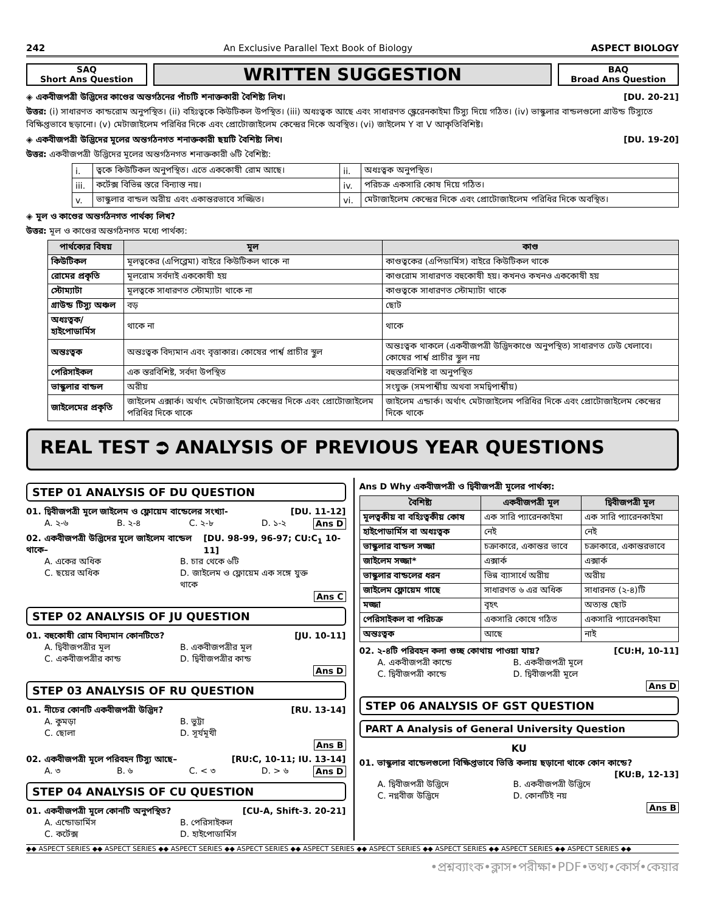242 An Exclusive Parallel Text Book of Biology ASPECT BIOLOGY
SAQ
Short Ans Question
WRITTEN SUGGESTION
BAQ
Broad Ans Question
◈ একবীজপত্রী উদ্ভিদের কাণ্ডের অন্তর্গঠনের পাঁচটি শনাক্তকারী বৈশিষ্ট্য লিখ। [DU. 20-21]
উত্তর: (i) সাধারণত কান্ডরোম অনুপস্থিত। (ii) বহিঃত্বকে কিউটিকল উপস্থিত। (iii) অধঃত্বক আছে এবং সাধারণত স্ক্লেরেনকাইমা টিস্যু দিয়ে গঠিত। (iv) ভাস্কুলার বান্ডলগুলো গ্রাউন্ড টিস্যুতে বিক্ষিপ্তভাবে ছড়ানো। (v) মেটাজাইলেম পরিধির দিকে এবং প্রোটোজাইলেম কেন্দ্রের দিকে অবস্থিত। (vi) জাইলেম Y বা V আকৃতিবিশিষ্ট।
◈ একবীজপত্রী উদ্ভিদের মূলের অন্তর্গঠনগত শনাক্তকারী ছয়টি বৈশিষ্ট্য লিখ। [DU. 19-20]
উত্তর: একবীজপত্রী উদ্ভিদের মূলের অন্তর্গঠনগত শনাক্তকারী ৬টি বৈশিষ্ট্য:
| i. | ত্বকে কিউটিকল অনুপস্থিত। এতে এককোষী রোম আছে। | ii. | অধঃত্বক অনুপস্থিত। |
| iii. | কর্টেক্স বিভিন্ন স্তরে বিন্যাস্ত নয়। | iv. | পরিচক্র একসারি কোষ দিয়ে গঠিত। |
| v. | ভাস্কুলার বান্ডল অরীয় এবং একান্তরভাবে সজ্জিত। | vi. | মেটাজাইলেম কেন্দ্রের দিকে এবং প্রোটোজাইলেম পরিধির দিকে অবস্থিত। |
◈ মূল ও কাণ্ডের অন্তর্গঠনগত পার্থক্য লিখ?
উত্তর: মূল ও কাণ্ডের অন্তর্গঠনগত মধ্যে পার্থক্য:
| পার্থক্যের বিষয় | মূল | কাণ্ড |
| --- | --- | --- |
| কিউটিকল | মূলত্বকের (এপিব্লেমা) বাইরে কিউটিকল থাকে না | কাণ্ডত্বকের (এপিডার্মিস) বাইরে কিউটিকল থাকে |
| রোমের প্রকৃতি | মূলরোম সর্বদাই এককোষী হয় | কাণ্ডরোম সাধারণত বহুকোষী হয়। কখনও কখনও এককোষী হয় |
| স্টোম্যাটা | মূলত্বকে সাধারণত স্টোম্যাটা থাকে না | কাণ্ডত্বকে সাধারণত স্টোম্যাটা থাকে |
| গ্রাউন্ড টিস্যু অঞ্চল | বড় | ছোট |
| অধঃত্বক/হাইপোডার্মিস | থাকে না | থাকে |
| অন্তঃত্বক | অন্তঃত্বক বিদ্যমান এবং বৃত্তাকার। কোষের পার্শ্ব প্রাচীর স্থুল | অন্তঃত্বক থাকলে (একবীজপত্রী উদ্ভিদকাণ্ডে অনুপস্থিত) সাধারণত ঢেউ খেলাবে। কোষের পার্শ্ব প্রাচীর স্থুল নয় |
| পেরিসাইকল | এক স্তরবিশিষ্ট, সর্বদা উপস্থিত | বহুস্তরবিশিষ্ট বা অনুপস্থিত |
| ভাস্কুলার বান্ডল | অরীয় | সংযুক্ত (সমপার্শ্বীয় অথবা সমদ্বিপার্শ্বীয়) |
| জাইলেমের প্রকৃতি | জাইলেম এক্সার্ক। অর্থাৎ মেটাজাইলেম কেন্দ্রের দিকে এবং প্রোটোজাইলেম পরিধির দিকে থাকে | জাইলেম এন্ডার্ক। অর্থাৎ মেটাজাইলেম পরিধির দিকে এবং প্রোটোজাইলেম কেন্দ্রের দিকে থাকে |
REAL TEST ⮊ ANALYSIS OF PREVIOUS YEAR QUESTIONS
STEP 01 ANALYSIS OF DU QUESTION
01. দ্বিবীজপত্রী মূলে জাইলেম ও ফ্লোয়েম বান্ডেলের সংখ্যা- [DU. 11-12]
A. ২-৬ B. ২-৪ C. ২-৮ D. ১-২ Ans D
02. একবীজপত্রী উদ্ভিদের মূলে জাইলেম বান্ডেল থাকে– [DU. 98-99, 96-97; CU:C<sub>1</sub> 10-11]
A. একের অধিক B. চার থেকে ৬টি C. ছয়ের অধিক D. জাইলেম ও ফ্লোয়েম এক সঙ্গে যুক্ত থাকে Ans C
STEP 02 ANALYSIS OF JU QUESTION
01. বহুকোষী রোম বিদ্যমান কোনটিতে? [JU. 10-11]
A. দ্বিবীজপত্রীর মূল B. একবীজপত্রীর মূল C. একবীজপত্রীর কান্ড D. দ্বিবীজপত্রীর কান্ড Ans D
STEP 03 ANALYSIS OF RU QUESTION
01. নীচের কোনটি একবীজপত্রী উদ্ভিদ? [RU. 13-14]
A. কুমড়া B. ভুট্টা C. ছোলা D. সূর্যমূখী Ans B
02. একবীজপত্রী মূলে পরিবহন টিস্যু আছে– [RU:C, 10-11; IU. 13-14]
A. ৩ B. ৬ C. < ৩ D. > ৬ Ans D
STEP 04 ANALYSIS OF CU QUESTION
01. একবীজপত্রী মূলে কোনটি অনুপস্থিত? [CU-A, Shift-3. 20-21]
A. এন্ডোডার্মিস B. পেরিসাইকল C. কর্টেক্স D. হাইপোডার্মিস
Ans D Why একবীজপত্রী ও দ্বিবীজপত্রী মূলের পার্থক্য:
| বৈশিষ্ট্য | একবীজপত্রী মূল | দ্বিবীজপত্রী মূল |
| --- | --- | --- |
| মূলত্বকীয় বা বহিঃত্বকীয় কোষ | এক সারি প্যারেনকাইমা | এক সারি প্যারেনকাইমা |
| হাইপোডার্মিস বা অধঃত্বক | নেই | নেই |
| ভাস্কুলার বান্ডল সজ্জা | চক্রাকারে, একান্তর ভাবে | চক্রাকারে, একান্তরভাবে |
| জাইলেম সজ্জা* | এক্সার্ক | এক্সার্ক |
| ভাস্কুলার বান্ডলের ধরন | ভিন্ন ব্যাসার্ধে অরীয় | অরীয় |
| জাইলেম ফ্লোয়েম গাছে | সাধারণত ৬ এর অধিক | সাধারনত (২-৪)টি |
| মজ্জা | বৃহৎ | অত্যন্ত ছোট |
| পেরিসাইকল বা পরিচক্র | একসারি কোষে গঠিত | একসারি প্যারেনকাইমা |
| অন্তঃত্বক | আছে | নাই |
02. ২-৪টি পরিবহন কলা গুচ্ছ কোথায় পাওয়া যায়? [CU:H, 10-11]
A. একবীজপত্রী কান্ডে B. একবীজপত্রী মূলে C. দ্বিবীজপত্রী কান্ডে D. দ্বিবীজপত্রী মূলে Ans D
STEP 06 ANALYSIS OF GST QUESTION
PART A Analysis of General University Question
KU
01. ভাস্কুলার বান্ডেলগুলো বিক্ষিপ্তভাবে ভিত্তি কলায় ছড়ানো থাকে কোন কান্ডে?
[KU:B, 12-13]
A. দ্বিবীজপত্রী উদ্ভিদে B. একবীজপত্রী উদ্ভিদে C. নগ্নবীজ উদ্ভিদে D. কোনটিই নয় Ans B
◆◆ ASPECT SERIES ◆◆ ASPECT SERIES ◆◆ ASPECT SERIES ◆◆ ASPECT SERIES ◆◆ ASPECT SERIES ◆◆ ASPECT SERIES ◆◆ ASPECT SERIES ◆◆ ASPECT SERIES ◆◆ ASPECT SERIES ◆◆
•প্রশ্নব্যাংক•ক্লাস•পরীক্ষা•PDF•তথ্য•কোর্স•কেয়ার